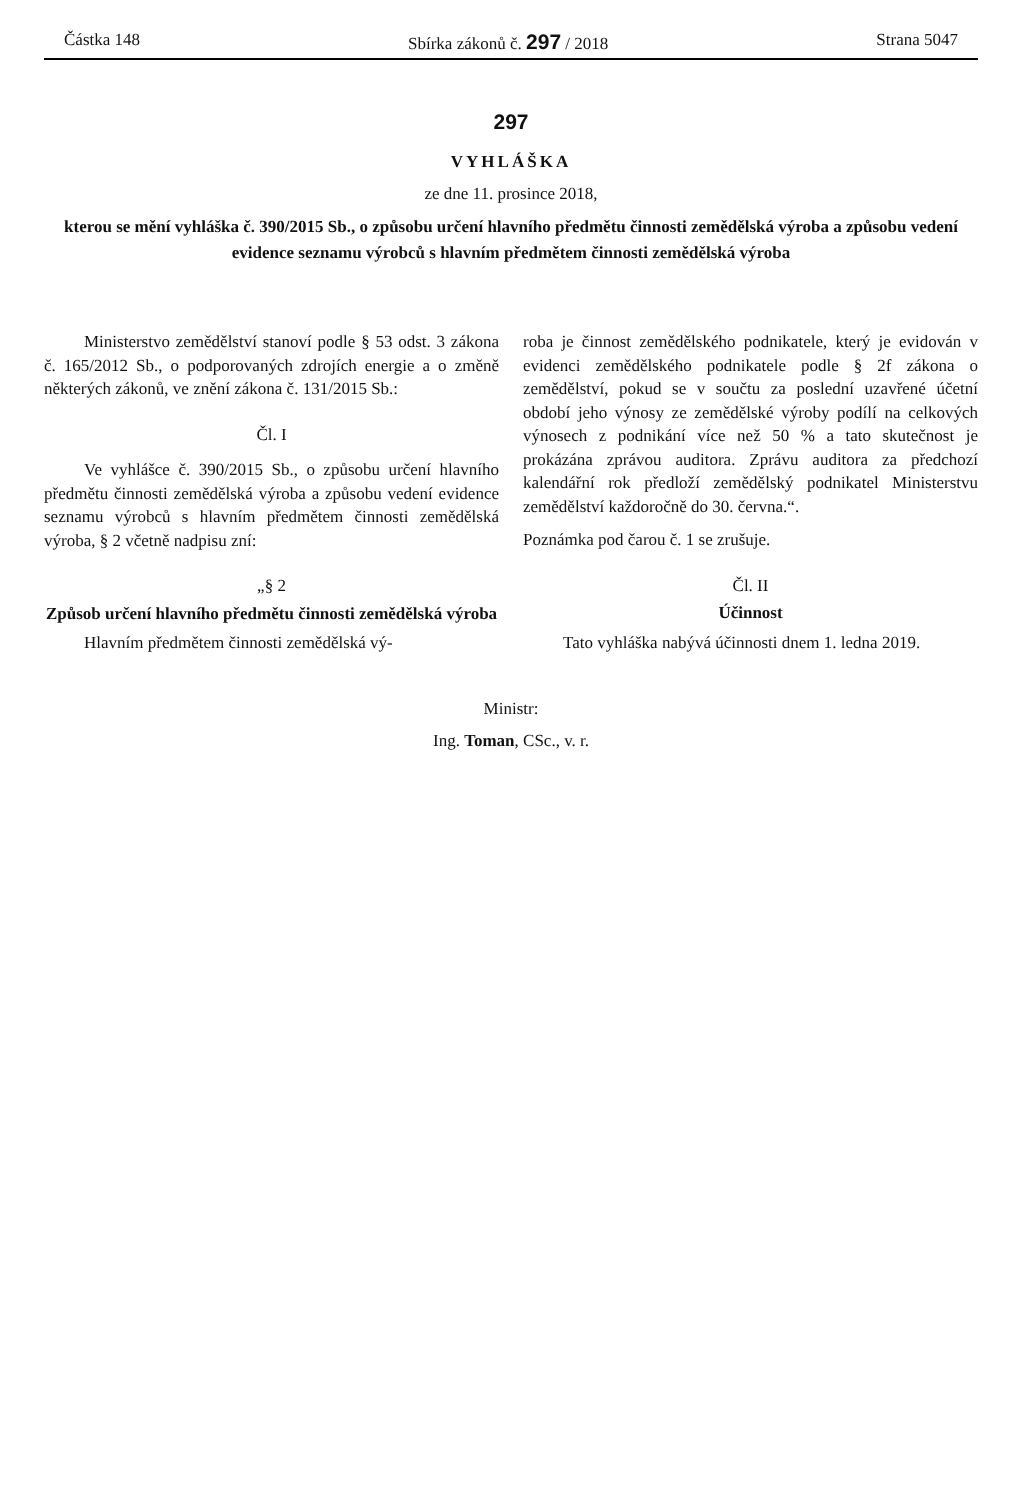Částka 148 Sbírka zákonů č. 297 / 2018 Strana 5047
297
VYHLÁŠKA
ze dne 11. prosince 2018,
kterou se mění vyhláška č. 390/2015 Sb., o způsobu určení hlavního předmětu činnosti zemědělská výroba a způsobu vedení evidence seznamu výrobců s hlavním předmětem činnosti zemědělská výroba
Ministerstvo zemědělství stanoví podle § 53 odst. 3 zákona č. 165/2012 Sb., o podporovaných zdrojích energie a o změně některých zákonů, ve znění zákona č. 131/2015 Sb.:
Čl. I
Ve vyhlášce č. 390/2015 Sb., o způsobu určení hlavního předmětu činnosti zemědělská výroba a způsobu vedení evidence seznamu výrobců s hlavním předmětem činnosti zemědělská výroba, § 2 včetně nadpisu zní:
„§ 2
Způsob určení hlavního předmětu činnosti zemědělská výroba
Hlavním předmětem činnosti zemědělská vý-
roba je činnost zemědělského podnikatele, který je evidován v evidenci zemědělského podnikatele podle § 2f zákona o zemědělství, pokud se v součtu za poslední uzavřené účetní období jeho výnosy ze zemědělské výroby podílí na celkových výnosech z podnikání více než 50 % a tato skutečnost je prokázána zprávou auditora. Zprávu auditora za předchozí kalendářní rok předloží zemědělský podnikatel Ministerstvu zemědělství každoročně do 30. června.“.
Poznámka pod čarou č. 1 se zrušuje.
Čl. II
Účinnost
Tato vyhláška nabývá účinnosti dnem 1. ledna 2019.
Ministr:
Ing. Toman, CSc., v. r.